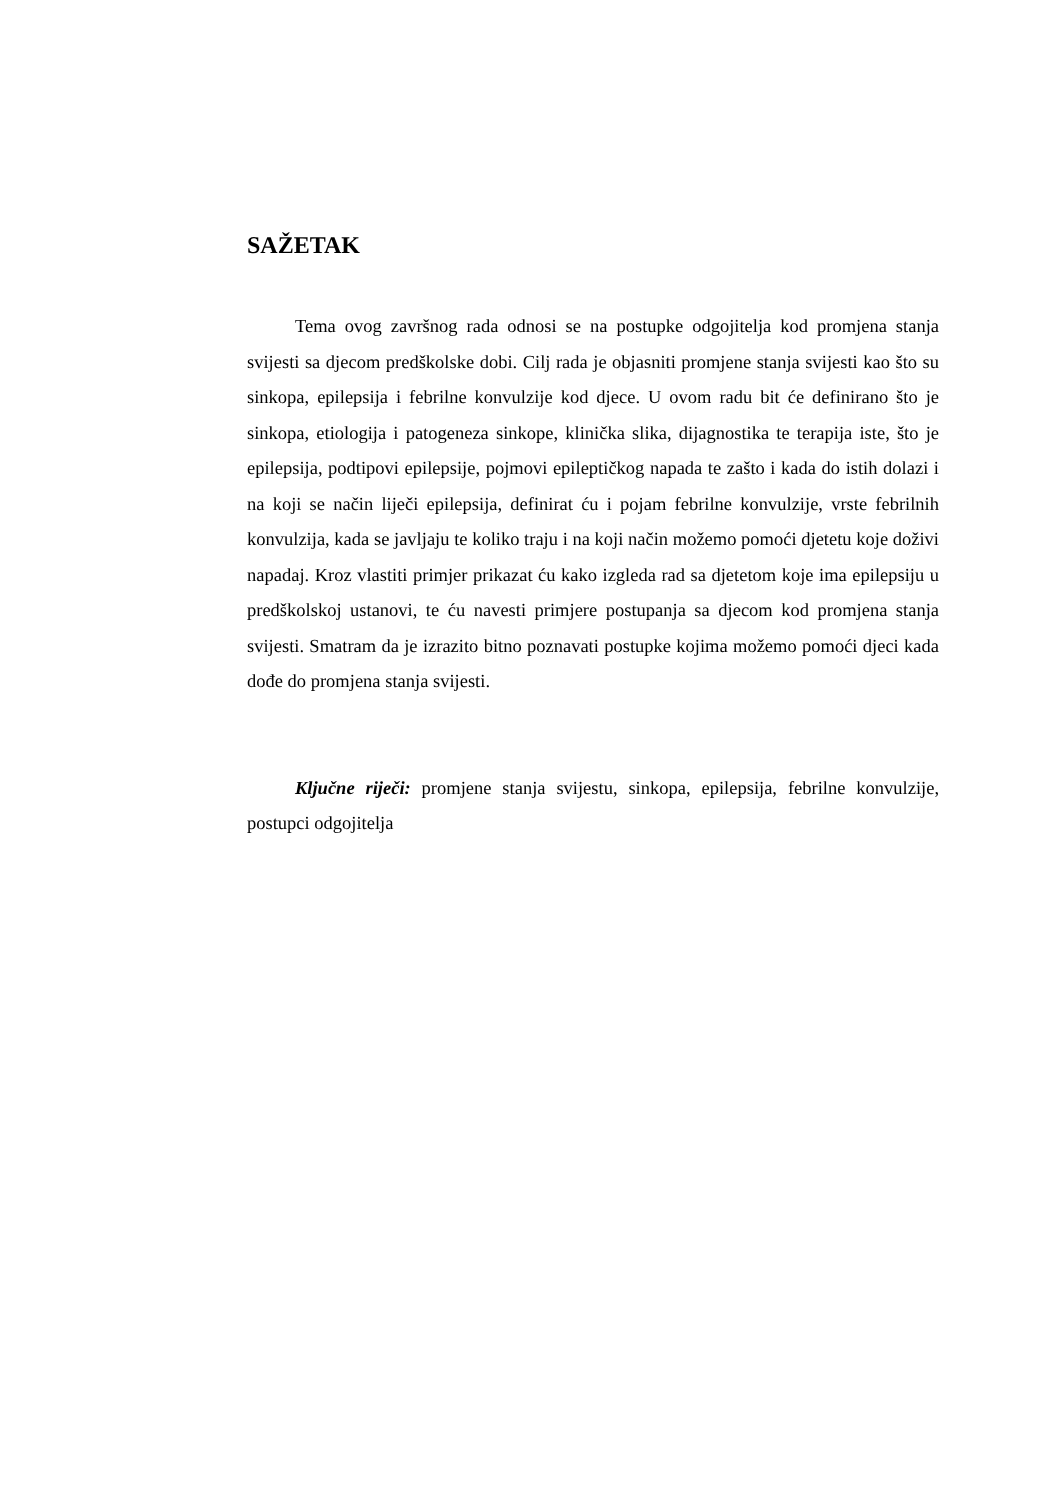SAŽETAK
Tema ovog završnog rada odnosi se na postupke odgojitelja kod promjena stanja svijesti sa djecom predškolske dobi. Cilj rada je objasniti promjene stanja svijesti kao što su sinkopa, epilepsija i febrilne konvulzije kod djece. U ovom radu bit će definirano što je sinkopa, etiologija i patogeneza sinkope, klinička slika, dijagnostika te terapija iste, što je epilepsija, podtipovi epilepsije, pojmovi epileptičkog napada te zašto i kada do istih dolazi i na koji se način liječi epilepsija, definirat ću i pojam febrilne konvulzije, vrste febrilnih konvulzija, kada se javljaju te koliko traju i na koji način možemo pomoći djetetu koje doživi napadaj. Kroz vlastiti primjer prikazat ću kako izgleda rad sa djetetom koje ima epilepsiju u predškolskoj ustanovi, te ću navesti primjere postupanja sa djecom kod promjena stanja svijesti. Smatram da je izrazito bitno poznavati postupke kojima možemo pomoći djeci kada dođe do promjena stanja svijesti.
Ključne riječi: promjene stanja svijestu, sinkopa, epilepsija, febrilne konvulzije, postupci odgojitelja